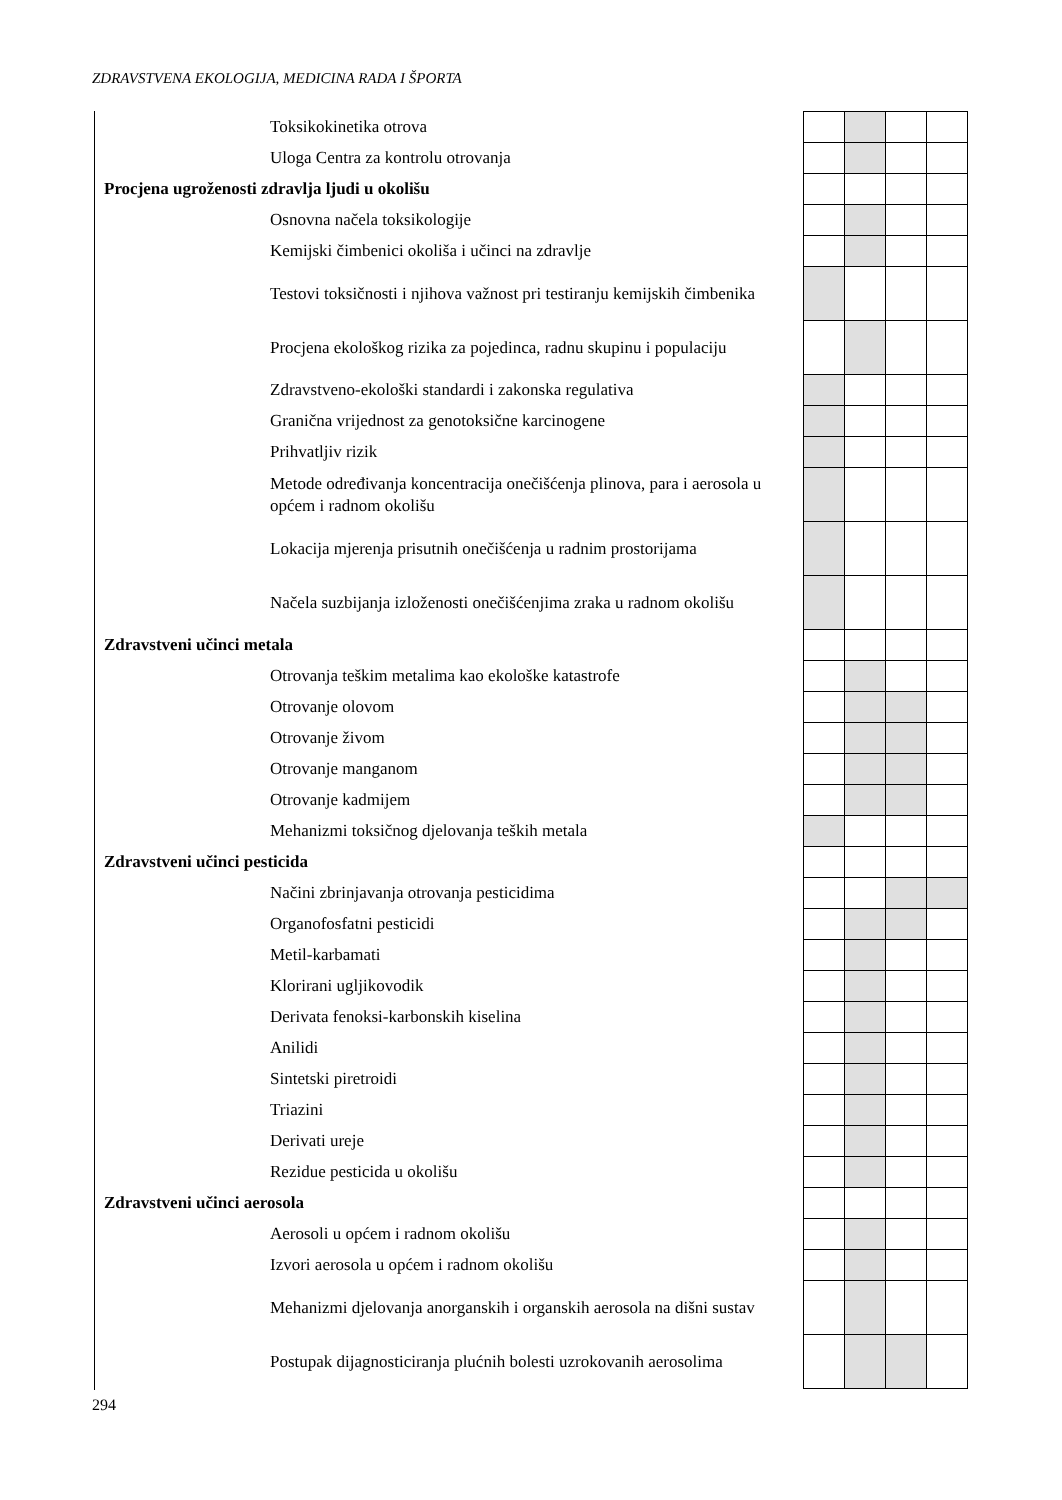ZDRAVSTVENA EKOLOGIJA, MEDICINA RADA I ŠPORTA
| Toksikokinetika otrova | | | | |
| Uloga Centra za kontrolu otrovanja | | | | |
| Procjena ugroženosti zdravlja ljudi u okolišu | | | | |
| Osnovna načela toksikologije | | | | |
| Kemijski čimbenici okoliša i učinci na zdravlje | | | | |
| Testovi toksičnosti i njihova važnost pri testiranju kemijskih čimbenika | | | | |
| Procjena ekološkog rizika za pojedinca, radnu skupinu i populaciju | | | | |
| Zdravstveno-ekološki standardi i zakonska regulativa | | | | |
| Granična vrijednost za genotoksične karcinogene | | | | |
| Prihvatljiv rizik | | | | |
| Metode određivanja koncentracija onečišćenja plinova, para i aerosola u općem i radnom okolišu | | | | |
| Lokacija mjerenja prisutnih onečišćenja u radnim prostorijama | | | | |
| Načela suzbijanja izloženosti onečišćenjima zraka u radnom okolišu | | | | |
| Zdravstveni učinci metala | | | | |
| Otrovanja teškim metalima kao ekološke katastrofe | | | | |
| Otrovanje olovom | | | | |
| Otrovanje živom | | | | |
| Otrovanje manganom | | | | |
| Otrovanje kadmijem | | | | |
| Mehanizmi toksičnog djelovanja teških metala | | | | |
| Zdravstveni učinci pesticida | | | | |
| Načini zbrinjavanja otrovanja pesticidima | | | | |
| Organofosfatni pesticidi | | | | |
| Metil-karbamati | | | | |
| Klorirani ugljikovodik | | | | |
| Derivata fenoksi-karbonskih kiselina | | | | |
| Anilidi | | | | |
| Sintetski piretroidi | | | | |
| Triazini | | | | |
| Derivati ureje | | | | |
| Rezidue pesticida u okolišu | | | | |
| Zdravstveni učinci aerosola | | | | |
| Aerosoli u općem i radnom okolišu | | | | |
| Izvori aerosola u općem i radnom okolišu | | | | |
| Mehanizmi djelovanja anorganskih i organskih aerosola na dišni sustav | | | | |
| Postupak dijagnosticiranja plućnih bolesti uzrokovanih aerosolima | | | | |
294